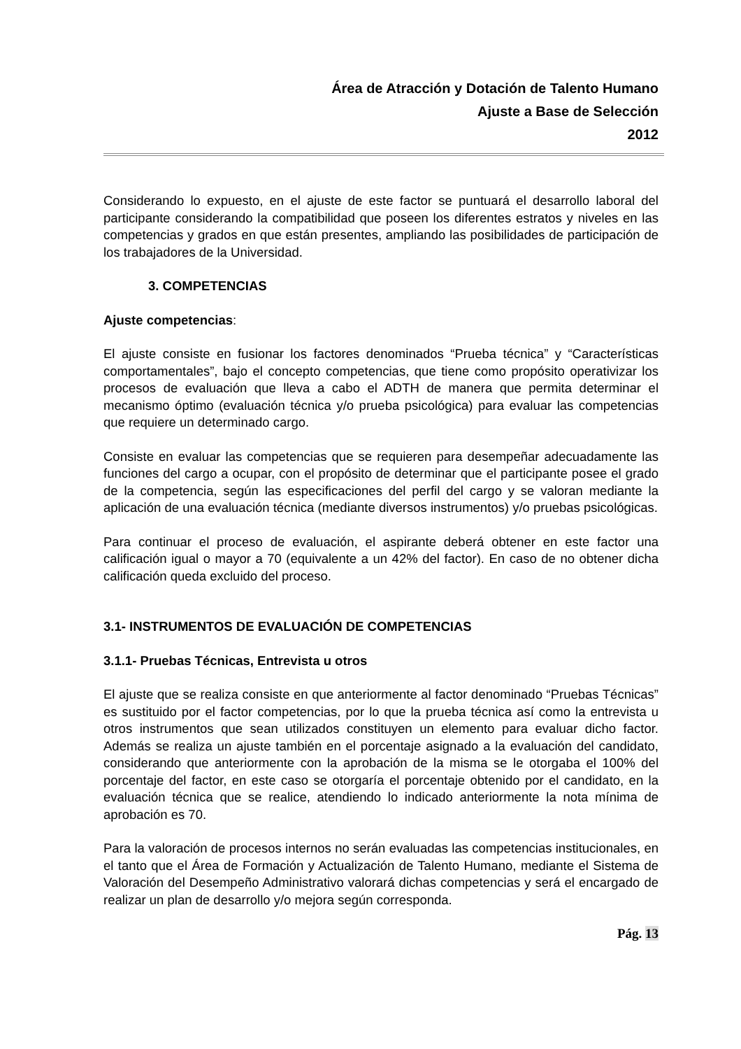Área de Atracción y Dotación de Talento Humano
Ajuste a Base de Selección
2012
Considerando lo expuesto, en el ajuste de este factor se puntuará el desarrollo laboral del participante considerando la compatibilidad que poseen los diferentes estratos y niveles en las competencias y grados en que están presentes, ampliando las posibilidades de participación de los trabajadores de la Universidad.
3. COMPETENCIAS
Ajuste competencias:
El ajuste consiste en fusionar los factores denominados “Prueba técnica” y “Características comportamentales”, bajo el concepto competencias, que tiene como propósito operativizar los procesos de evaluación que lleva a cabo el ADTH de manera que permita determinar el mecanismo óptimo (evaluación técnica y/o prueba psicológica) para evaluar las competencias que requiere un determinado cargo.
Consiste en evaluar las competencias que se requieren para desempeñar adecuadamente las funciones del cargo a ocupar, con el propósito de determinar que el participante posee el grado de la competencia, según las especificaciones del perfil del cargo y se valoran mediante la aplicación de una evaluación técnica (mediante diversos instrumentos) y/o pruebas psicológicas.
Para continuar el proceso de evaluación, el aspirante deberá obtener en este factor una calificación igual o mayor a 70 (equivalente a un 42% del factor). En caso de no obtener dicha calificación queda excluido del proceso.
3.1- INSTRUMENTOS DE EVALUACIÓN DE COMPETENCIAS
3.1.1- Pruebas Técnicas, Entrevista u otros
El ajuste que se realiza consiste en que anteriormente al factor denominado “Pruebas Técnicas” es sustituido por el factor competencias, por lo que la prueba técnica así como la entrevista u otros instrumentos que sean utilizados constituyen un elemento para evaluar dicho factor. Además se realiza un ajuste también en el porcentaje asignado a la evaluación del candidato, considerando que anteriormente con la aprobación de la misma se le otorgaba el 100% del porcentaje del factor, en este caso se otorgaría el porcentaje obtenido por el candidato, en la evaluación técnica que se realice, atendiendo lo indicado anteriormente la nota mínima de aprobación es 70.
Para la valoración de procesos internos no serán evaluadas las competencias institucionales, en el tanto que el Área de Formación y Actualización de Talento Humano, mediante el Sistema de Valoración del Desempeño Administrativo valorará dichas competencias y será el encargado de realizar un plan de desarrollo y/o mejora según corresponda.
Pág. 13